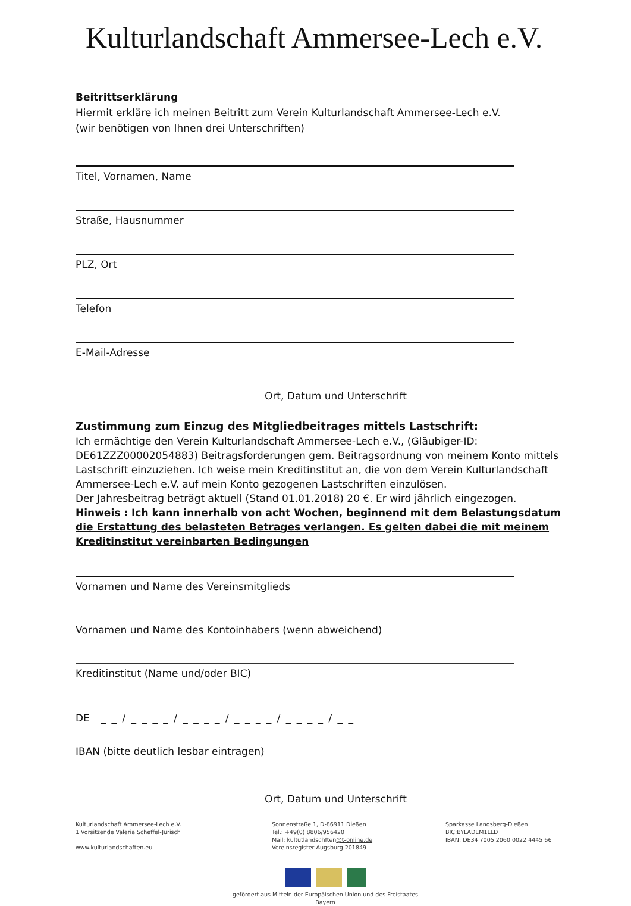Kulturlandschaft Ammersee-Lech e.V.
Beitrittserklärung
Hiermit erkläre ich meinen Beitritt zum Verein Kulturlandschaft Ammersee-Lech e.V.
(wir benötigen von Ihnen drei Unterschriften)
Titel, Vornamen, Name
Straße, Hausnummer
PLZ, Ort
Telefon
E-Mail-Adresse
Ort, Datum und Unterschrift
Zustimmung zum Einzug des Mitgliedbeitrages mittels Lastschrift:
Ich ermächtige den Verein Kulturlandschaft Ammersee-Lech e.V., (Gläubiger-ID: DE61ZZZ00002054883) Beitragsforderungen gem. Beitragsordnung von meinem Konto mittels Lastschrift einzuziehen. Ich weise mein Kreditinstitut an, die von dem Verein Kulturlandschaft Ammersee-Lech e.V. auf mein Konto gezogenen Lastschriften einzulösen.
Der Jahresbeitrag beträgt aktuell (Stand 01.01.2018) 20 €. Er wird jährlich eingezogen.
Hinweis : Ich kann innerhalb von acht Wochen, beginnend mit dem Belastungsdatum die Erstattung des belasteten Betrages verlangen. Es gelten dabei die mit meinem Kreditinstitut vereinbarten Bedingungen
Vornamen und Name des Vereinsmitglieds
Vornamen und Name des Kontoinhabers (wenn abweichend)
Kreditinstitut (Name und/oder BIC)
DE _ _ / _ _ _ _ / _ _ _ _ / _ _ _ _ / _ _ _ _ / _ _
IBAN (bitte deutlich lesbar eintragen)
Ort, Datum und Unterschrift
Kulturlandschaft Ammersee-Lech e.V.
1.Vorsitzende Valeria Scheffel-Jurisch
www.kulturlandschaften.eu
Sonnenstraße 1, D-86911 Dießen
Tel.: +49(0) 8806/956420
Mail: kultutlandschften@t-online.de
Vereinsregister Augsburg 201849
Sparkasse Landsberg-Dießen
BIC:BYLADEM1LLD
IBAN: DE34 7005 2060 0022 4445 66
gefördert aus Mitteln der Europäischen Union und des Freistaates Bayern